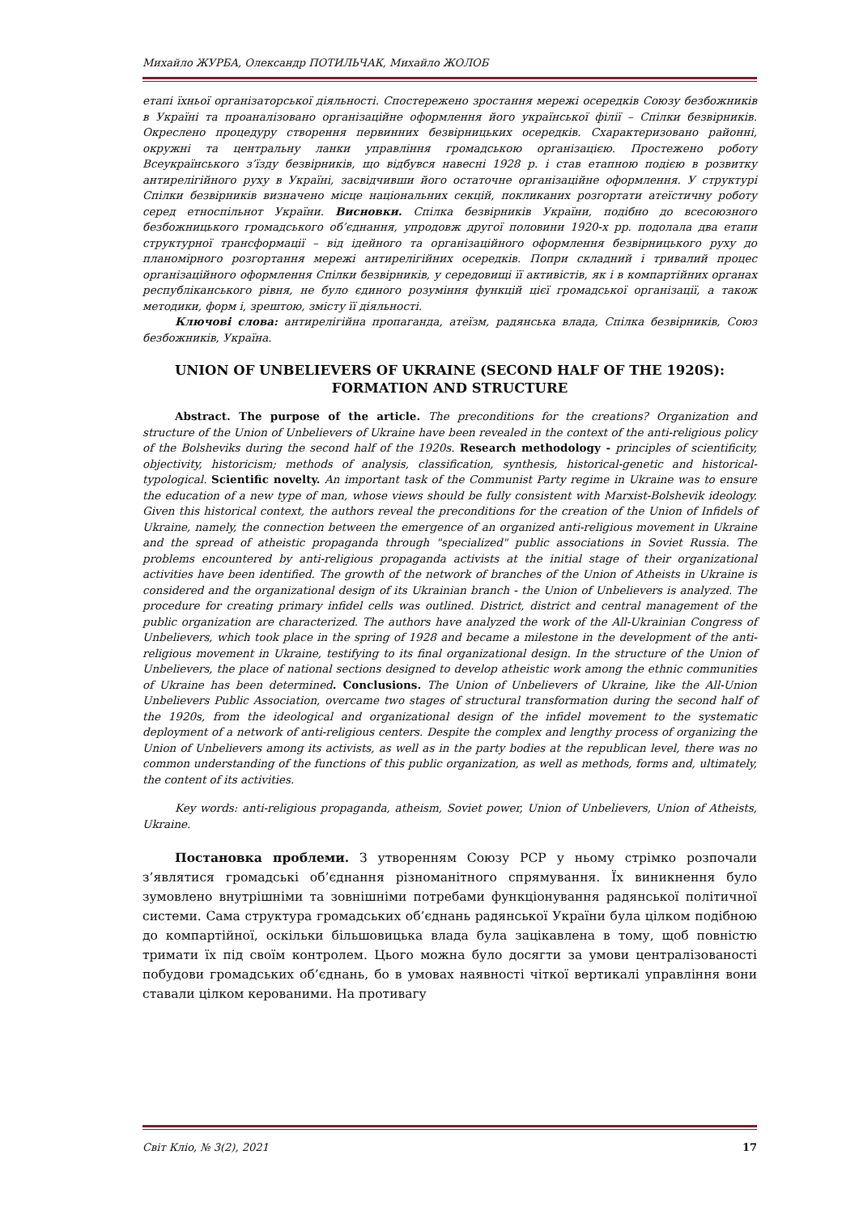Михайло ЖУРБА, Олександр ПОТИЛЬЧАК, Михайло ЖОЛОБ
етапі їхньої організаторської діяльності. Спостережено зростання мережі осередків Союзу безбожників в Україні та проаналізовано організаційне оформлення його української філії – Спілки безвірників. Окреслено процедуру створення первинних безвірницьких осередків. Схарактеризовано районні, окружні та центральну ланки управління громадською організацією. Простежено роботу Всеукраїнського з’їзду безвірників, що відбувся навесні 1928 р. і став етапною подією в розвитку антирелігійного руху в Україні, засвідчивши його остаточне організаційне оформлення. У структурі Спілки безвірників визначено місце національних секцій, покликаних розгортати атеїстичну роботу серед етноспільнот України. Висновки. Спілка безвірників України, подібно до всесоюзного безбожницького громадського об’єднання, упродовж другої половини 1920-х рр. подолала два етапи структурної трансформації – від ідейного та організаційного оформлення безвірницького руху до планомірного розгортання мережі антирелігійних осередків. Попри складний і тривалий процес організаційного оформлення Спілки безвірників, у середовищі її активістів, як і в компартійних органах республіканського рівня, не було єдиного розуміння функцій цієї громадської організації, а також методики, форм і, зрештою, змісту її діяльності.
Ключові слова: антирелігійна пропаганда, атеїзм, радянська влада, Спілка безвірників, Союз безбожників, Україна.
UNION OF UNBELIEVERS OF UKRAINE (SECOND HALF OF THE 1920S):
FORMATION AND STRUCTURE
Abstract. The purpose of the article. The preconditions for the creations? Organization and structure of the Union of Unbelievers of Ukraine have been revealed in the context of the anti-religious policy of the Bolsheviks during the second half of the 1920s. Research methodology - principles of scientificity, objectivity, historicism; methods of analysis, classification, synthesis, historical-genetic and historical-typological. Scientific novelty. An important task of the Communist Party regime in Ukraine was to ensure the education of a new type of man, whose views should be fully consistent with Marxist-Bolshevik ideology. Given this historical context, the authors reveal the preconditions for the creation of the Union of Infidels of Ukraine, namely, the connection between the emergence of an organized anti-religious movement in Ukraine and the spread of atheistic propaganda through "specialized" public associations in Soviet Russia. The problems encountered by anti-religious propaganda activists at the initial stage of their organizational activities have been identified. The growth of the network of branches of the Union of Atheists in Ukraine is considered and the organizational design of its Ukrainian branch - the Union of Unbelievers is analyzed. The procedure for creating primary infidel cells was outlined. District, district and central management of the public organization are characterized. The authors have analyzed the work of the All-Ukrainian Congress of Unbelievers, which took place in the spring of 1928 and became a milestone in the development of the anti-religious movement in Ukraine, testifying to its final organizational design. In the structure of the Union of Unbelievers, the place of national sections designed to develop atheistic work among the ethnic communities of Ukraine has been determined. Conclusions. The Union of Unbelievers of Ukraine, like the All-Union Unbelievers Public Association, overcame two stages of structural transformation during the second half of the 1920s, from the ideological and organizational design of the infidel movement to the systematic deployment of a network of anti-religious centers. Despite the complex and lengthy process of organizing the Union of Unbelievers among its activists, as well as in the party bodies at the republican level, there was no common understanding of the functions of this public organization, as well as methods, forms and, ultimately, the content of its activities.
Key words: anti-religious propaganda, atheism, Soviet power, Union of Unbelievers, Union of Atheists, Ukraine.
Постановка проблеми. З утворенням Союзу РСР у ньому стрімко розпочали з’являтися громадські об’єднання різноманітного спрямування. Їх виникнення було зумовлено внутрішніми та зовнішніми потребами функціонування радянської політичної системи. Сама структура громадських об’єднань радянської України була цілком подібною до компартійної, оскільки більшовицька влада була зацікавлена в тому, щоб повністю тримати їх під своїм контролем. Цього можна було досягти за умови централізованості побудови громадських об’єднань, бо в умовах наявності чіткої вертикалі управління вони ставали цілком керованими. На противагу
Світ Клiо, № 3(2), 2021 17